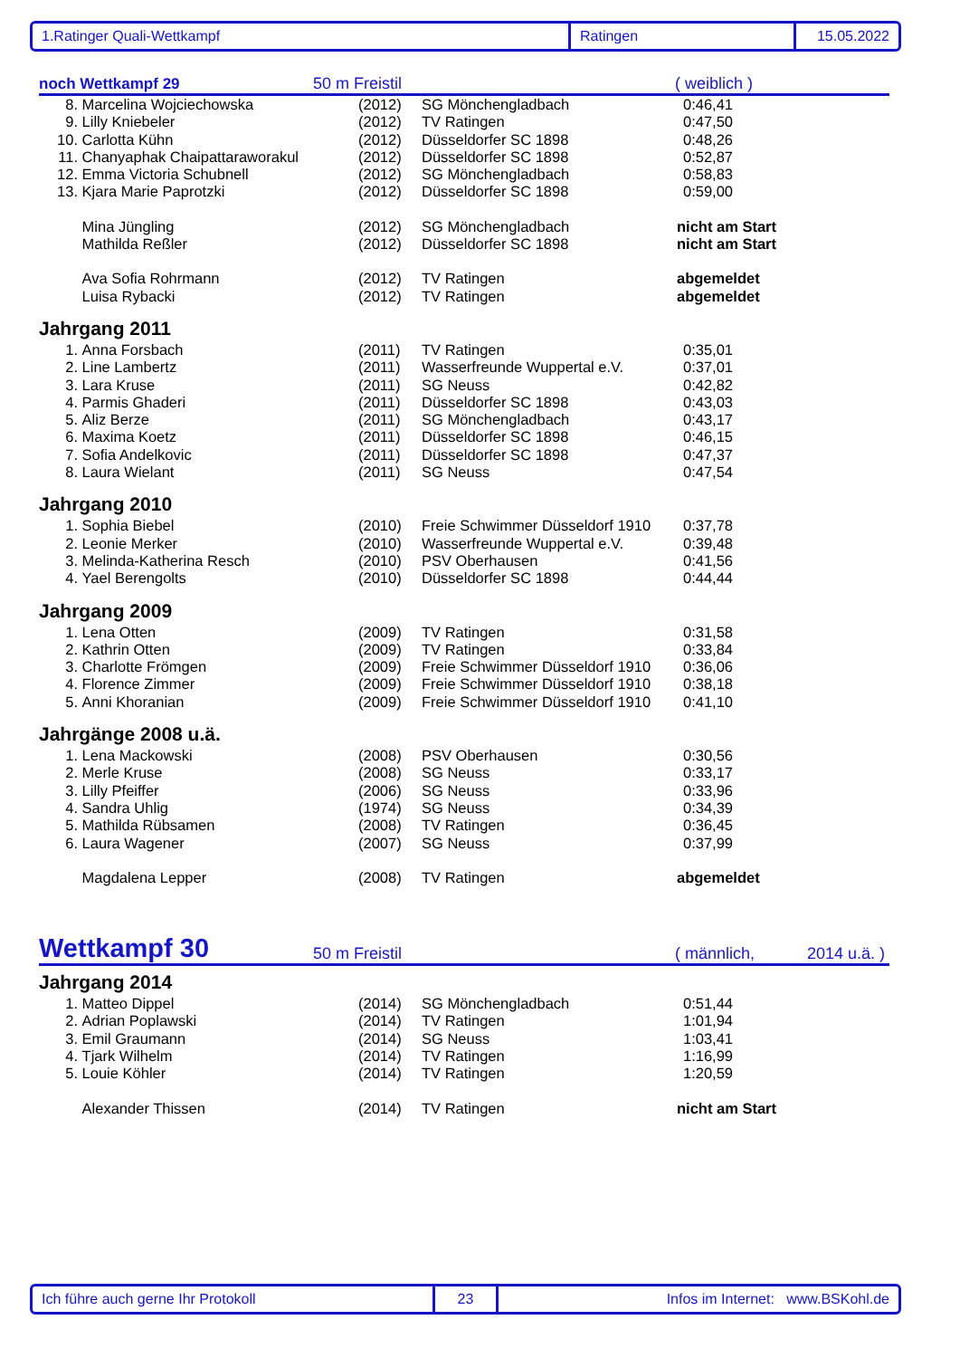1.Ratinger Quali-Wettkampf Ratingen 15.05.2022
noch Wettkampf 29 50 m Freistil ( weiblich )
| 8. | Marcelina Wojciechowska | (2012) | SG Mönchengladbach | 0:46,41 |
| 9. | Lilly Kniebeler | (2012) | TV Ratingen | 0:47,50 |
| 10. | Carlotta Kühn | (2012) | Düsseldorfer SC 1898 | 0:48,26 |
| 11. | Chanyaphak Chaipattaraworakul | (2012) | Düsseldorfer SC 1898 | 0:52,87 |
| 12. | Emma Victoria Schubnell | (2012) | SG Mönchengladbach | 0:58,83 |
| 13. | Kjara Marie Paprotzki | (2012) | Düsseldorfer SC 1898 | 0:59,00 |
| | Mina Jüngling | (2012) | SG Mönchengladbach | nicht am Start |
| | Mathilda Reßler | (2012) | Düsseldorfer SC 1898 | nicht am Start |
| | Ava Sofia Rohrmann | (2012) | TV Ratingen | abgemeldet |
| | Luisa Rybacki | (2012) | TV Ratingen | abgemeldet |
Jahrgang 2011
| 1. | Anna Forsbach | (2011) | TV Ratingen | 0:35,01 |
| 2. | Line Lambertz | (2011) | Wasserfreunde Wuppertal e.V. | 0:37,01 |
| 3. | Lara Kruse | (2011) | SG Neuss | 0:42,82 |
| 4. | Parmis Ghaderi | (2011) | Düsseldorfer SC 1898 | 0:43,03 |
| 5. | Aliz Berze | (2011) | SG Mönchengladbach | 0:43,17 |
| 6. | Maxima Koetz | (2011) | Düsseldorfer SC 1898 | 0:46,15 |
| 7. | Sofia Andelkovic | (2011) | Düsseldorfer SC 1898 | 0:47,37 |
| 8. | Laura Wielant | (2011) | SG Neuss | 0:47,54 |
Jahrgang 2010
| 1. | Sophia Biebel | (2010) | Freie Schwimmer Düsseldorf 1910 | 0:37,78 |
| 2. | Leonie Merker | (2010) | Wasserfreunde Wuppertal e.V. | 0:39,48 |
| 3. | Melinda-Katherina Resch | (2010) | PSV Oberhausen | 0:41,56 |
| 4. | Yael Berengolts | (2010) | Düsseldorfer SC 1898 | 0:44,44 |
Jahrgang 2009
| 1. | Lena Otten | (2009) | TV Ratingen | 0:31,58 |
| 2. | Kathrin Otten | (2009) | TV Ratingen | 0:33,84 |
| 3. | Charlotte Frömgen | (2009) | Freie Schwimmer Düsseldorf 1910 | 0:36,06 |
| 4. | Florence Zimmer | (2009) | Freie Schwimmer Düsseldorf 1910 | 0:38,18 |
| 5. | Anni Khoranian | (2009) | Freie Schwimmer Düsseldorf 1910 | 0:41,10 |
Jahrgänge 2008 u.ä.
| 1. | Lena Mackowski | (2008) | PSV Oberhausen | 0:30,56 |
| 2. | Merle Kruse | (2008) | SG Neuss | 0:33,17 |
| 3. | Lilly Pfeiffer | (2006) | SG Neuss | 0:33,96 |
| 4. | Sandra Uhlig | (1974) | SG Neuss | 0:34,39 |
| 5. | Mathilda Rübsamen | (2008) | TV Ratingen | 0:36,45 |
| 6. | Laura Wagener | (2007) | SG Neuss | 0:37,99 |
| | Magdalena Lepper | (2008) | TV Ratingen | abgemeldet |
Wettkampf 30 50 m Freistil ( männlich, 2014 u.ä. )
Jahrgang 2014
| 1. | Matteo Dippel | (2014) | SG Mönchengladbach | 0:51,44 |
| 2. | Adrian Poplawski | (2014) | TV Ratingen | 1:01,94 |
| 3. | Emil Graumann | (2014) | SG Neuss | 1:03,41 |
| 4. | Tjark Wilhelm | (2014) | TV Ratingen | 1:16,99 |
| 5. | Louie Köhler | (2014) | TV Ratingen | 1:20,59 |
| | Alexander Thissen | (2014) | TV Ratingen | nicht am Start |
Ich führe auch gerne Ihr Protokoll 23 Infos im Internet: www.BSKohl.de